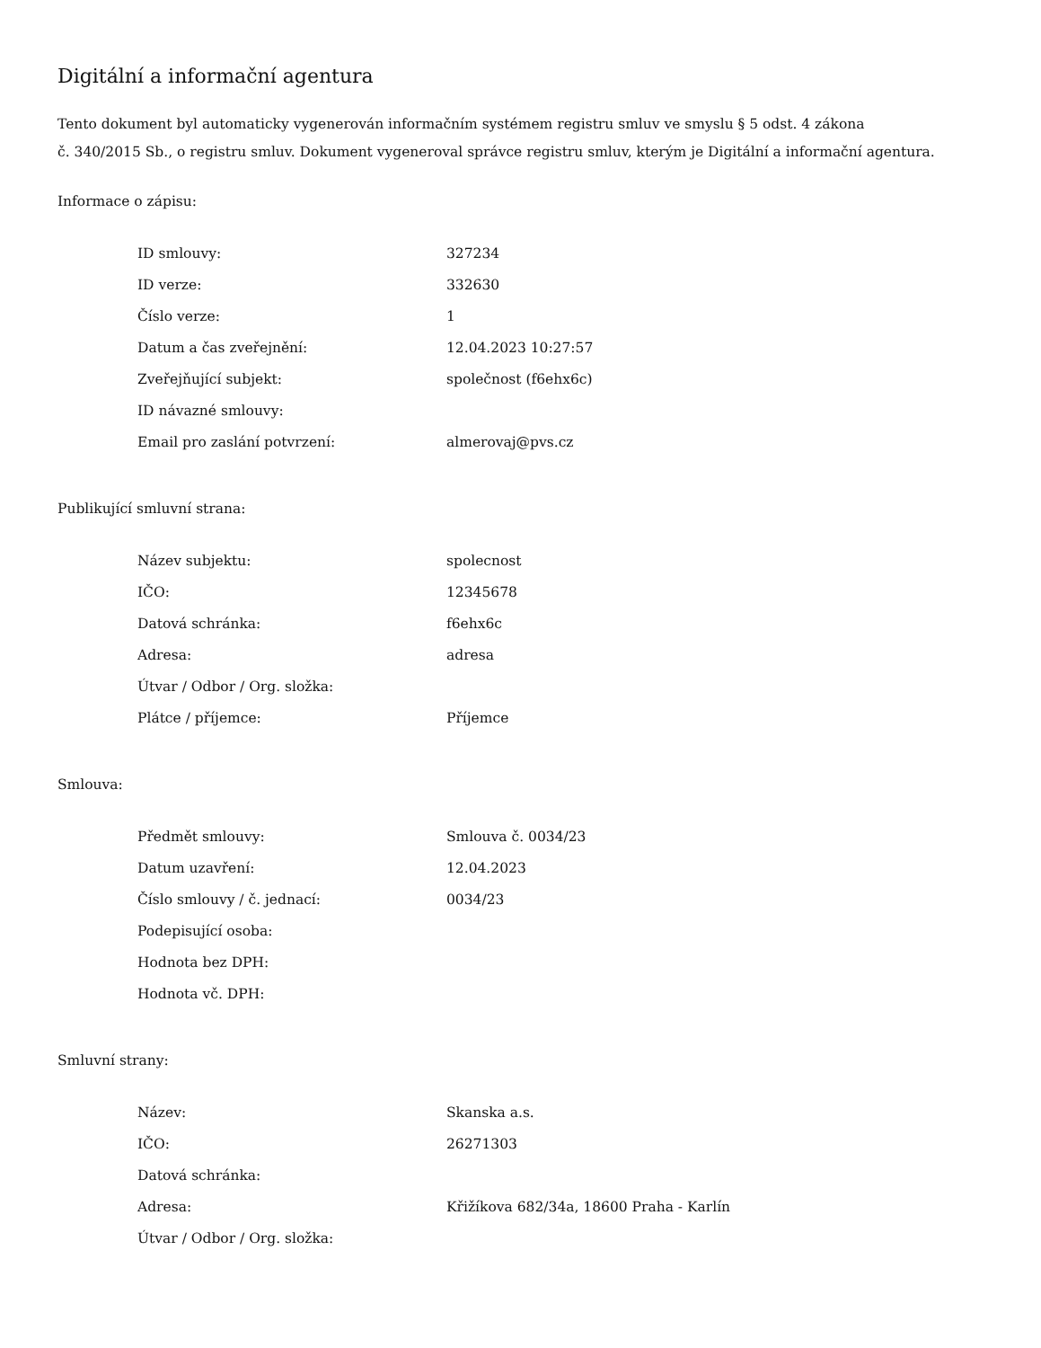Digitální a informační agentura
Tento dokument byl automaticky vygenerován informačním systémem registru smluv ve smyslu § 5 odst. 4 zákona
č. 340/2015 Sb., o registru smluv. Dokument vygeneroval správce registru smluv, kterým je Digitální a informační agentura.
Informace o zápisu:
| ID smlouvy: | 327234 |
| ID verze: | 332630 |
| Číslo verze: | 1 |
| Datum a čas zveřejnění: | 12.04.2023 10:27:57 |
| Zveřejňující subjekt: | společnost (f6ehx6c) |
| ID návazné smlouvy: | |
| Email pro zaslání potvrzení: | almerovaj@pvs.cz |
Publikující smluvní strana:
| Název subjektu: | spolecnost |
| IČO: | 12345678 |
| Datová schránka: | f6ehx6c |
| Adresa: | adresa |
| Útvar / Odbor / Org. složka: | |
| Plátce / příjemce: | Příjemce |
Smlouva:
| Předmět smlouvy: | Smlouva č. 0034/23 |
| Datum uzavření: | 12.04.2023 |
| Číslo smlouvy / č. jednací: | 0034/23 |
| Podepisující osoba: | |
| Hodnota bez DPH: | |
| Hodnota vč. DPH: | |
Smluvní strany:
| Název: | Skanska a.s. |
| IČO: | 26271303 |
| Datová schránka: | |
| Adresa: | Křižíkova 682/34a, 18600 Praha - Karlín |
| Útvar / Odbor / Org. složka: | |